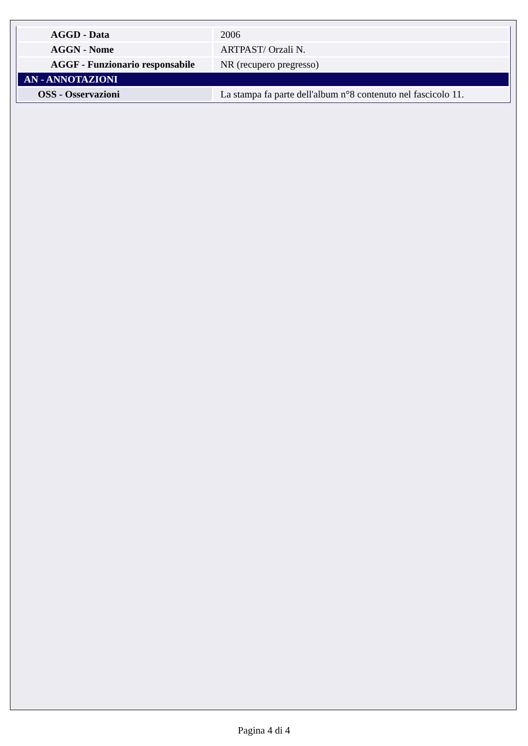| AGGD - Data | 2006 |
| AGGN - Nome | ARTPAST/ Orzali N. |
| AGGF - Funzionario responsabile | NR (recupero pregresso) |
| AN - ANNOTAZIONI | |
| OSS - Osservazioni | La stampa fa parte dell'album n°8 contenuto nel fascicolo 11. |
Pagina 4 di 4